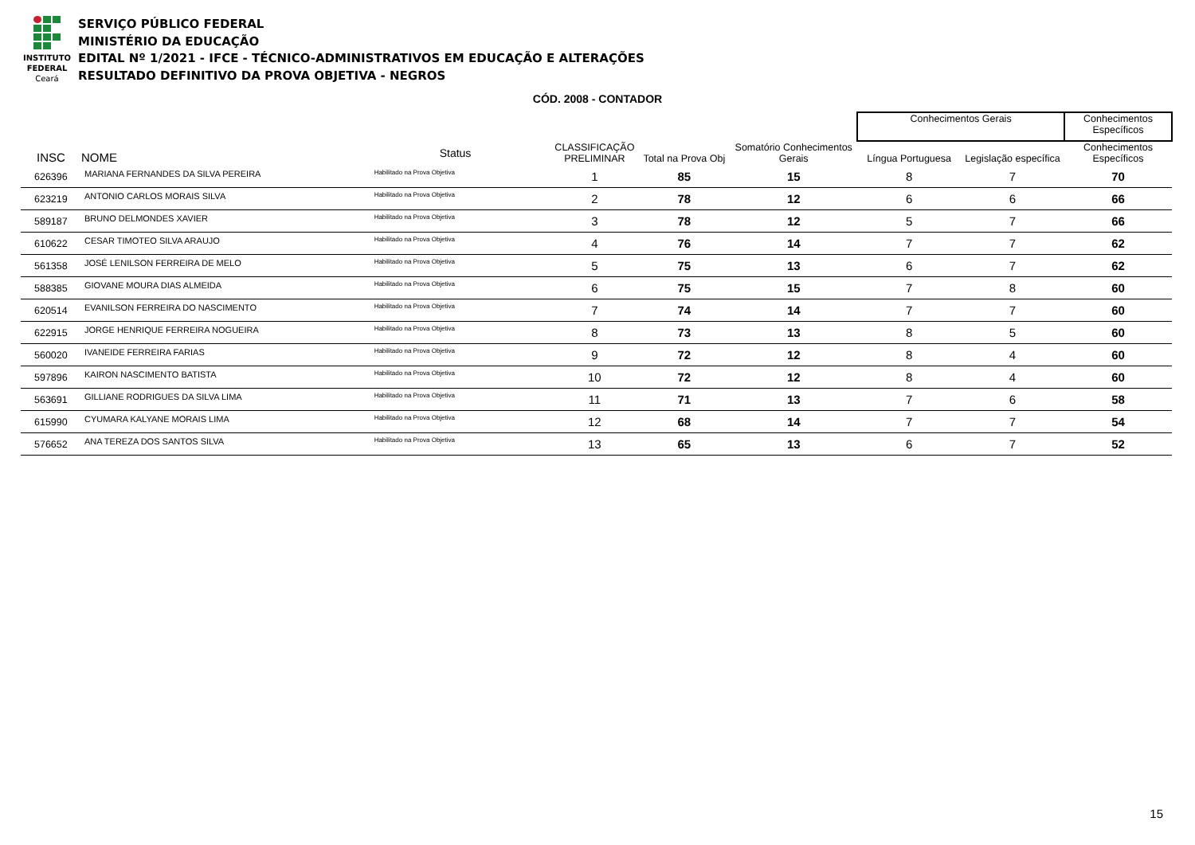INSTITUTO
FEDERAL
Ceará
SERVIÇO PÚBLICO FEDERAL
MINISTÉRIO DA EDUCAÇÃO
EDITAL Nº 1/2021 - IFCE - TÉCNICO-ADMINISTRATIVOS EM EDUCAÇÃO E ALTERAÇÕES
RESULTADO DEFINITIVO DA PROVA OBJETIVA - NEGROS
CÓD. 2008 - CONTADOR
| | | | | | | Conhecimentos Gerais | | Conhecimentos Específicos |
| --- | --- | --- | --- | --- | --- | --- | --- | --- |
| INSC | NOME | Status | CLASSIFICAÇÃO PRELIMINAR | Total na Prova Obj | Somatório Conhecimentos Gerais | Língua Portuguesa | Legislação específica | Conhecimentos Específicos |
| 626396 | MARIANA FERNANDES DA SILVA PEREIRA | Habilitado na Prova Objetiva | 1 | 85 | 15 | 8 | 7 | 70 |
| 623219 | ANTONIO CARLOS MORAIS SILVA | Habilitado na Prova Objetiva | 2 | 78 | 12 | 6 | 6 | 66 |
| 589187 | BRUNO DELMONDES XAVIER | Habilitado na Prova Objetiva | 3 | 78 | 12 | 5 | 7 | 66 |
| 610622 | CESAR TIMOTEO SILVA ARAUJO | Habilitado na Prova Objetiva | 4 | 76 | 14 | 7 | 7 | 62 |
| 561358 | JOSÉ LENILSON FERREIRA DE MELO | Habilitado na Prova Objetiva | 5 | 75 | 13 | 6 | 7 | 62 |
| 588385 | GIOVANE MOURA DIAS ALMEIDA | Habilitado na Prova Objetiva | 6 | 75 | 15 | 7 | 8 | 60 |
| 620514 | EVANILSON FERREIRA DO NASCIMENTO | Habilitado na Prova Objetiva | 7 | 74 | 14 | 7 | 7 | 60 |
| 622915 | JORGE HENRIQUE FERREIRA NOGUEIRA | Habilitado na Prova Objetiva | 8 | 73 | 13 | 8 | 5 | 60 |
| 560020 | IVANEIDE FERREIRA FARIAS | Habilitado na Prova Objetiva | 9 | 72 | 12 | 8 | 4 | 60 |
| 597896 | KAIRON NASCIMENTO BATISTA | Habilitado na Prova Objetiva | 10 | 72 | 12 | 8 | 4 | 60 |
| 563691 | GILLIANE RODRIGUES DA SILVA LIMA | Habilitado na Prova Objetiva | 11 | 71 | 13 | 7 | 6 | 58 |
| 615990 | CYUMARA KALYANE MORAIS LIMA | Habilitado na Prova Objetiva | 12 | 68 | 14 | 7 | 7 | 54 |
| 576652 | ANA TEREZA DOS SANTOS SILVA | Habilitado na Prova Objetiva | 13 | 65 | 13 | 6 | 7 | 52 |
15